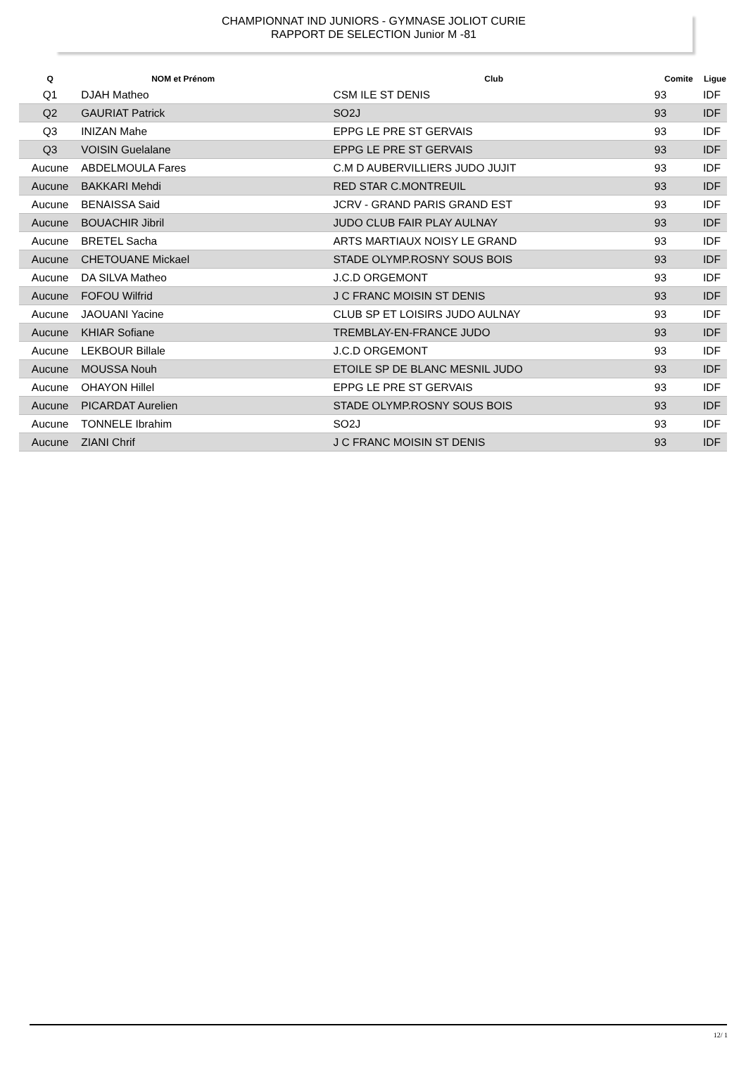CHAMPIONNAT IND JUNIORS - GYMNASE JOLIOT CURIE
RAPPORT DE SELECTION Junior M -81
| Q | NOM et Prénom | Club | Comite | Ligue |
| --- | --- | --- | --- | --- |
| Q1 | DJAH Matheo | CSM ILE ST DENIS | 93 | IDF |
| Q2 | GAURIAT Patrick | SO2J | 93 | IDF |
| Q3 | INIZAN Mahe | EPPG LE PRE ST GERVAIS | 93 | IDF |
| Q3 | VOISIN Guelalane | EPPG LE PRE ST GERVAIS | 93 | IDF |
| Aucune | ABDELMOULA Fares | C.M D AUBERVILLIERS JUDO JUJIT | 93 | IDF |
| Aucune | BAKKARI Mehdi | RED STAR C.MONTREUIL | 93 | IDF |
| Aucune | BENAISSA Said | JCRV - GRAND PARIS GRAND EST | 93 | IDF |
| Aucune | BOUACHIR Jibril | JUDO CLUB FAIR PLAY AULNAY | 93 | IDF |
| Aucune | BRETEL Sacha | ARTS MARTIAUX NOISY LE GRAND | 93 | IDF |
| Aucune | CHETOUANE Mickael | STADE OLYMP.ROSNY SOUS BOIS | 93 | IDF |
| Aucune | DA SILVA Matheo | J.C.D ORGEMONT | 93 | IDF |
| Aucune | FOFOU Wilfrid | J C FRANC MOISIN ST DENIS | 93 | IDF |
| Aucune | JAOUANI Yacine | CLUB SP ET LOISIRS JUDO AULNAY | 93 | IDF |
| Aucune | KHIAR Sofiane | TREMBLAY-EN-FRANCE JUDO | 93 | IDF |
| Aucune | LEKBOUR Billale | J.C.D ORGEMONT | 93 | IDF |
| Aucune | MOUSSA Nouh | ETOILE SP DE BLANC MESNIL JUDO | 93 | IDF |
| Aucune | OHAYON Hillel | EPPG LE PRE ST GERVAIS | 93 | IDF |
| Aucune | PICARDAT Aurelien | STADE OLYMP.ROSNY SOUS BOIS | 93 | IDF |
| Aucune | TONNELE Ibrahim | SO2J | 93 | IDF |
| Aucune | ZIANI Chrif | J C FRANC MOISIN ST DENIS | 93 | IDF |
12/ 1